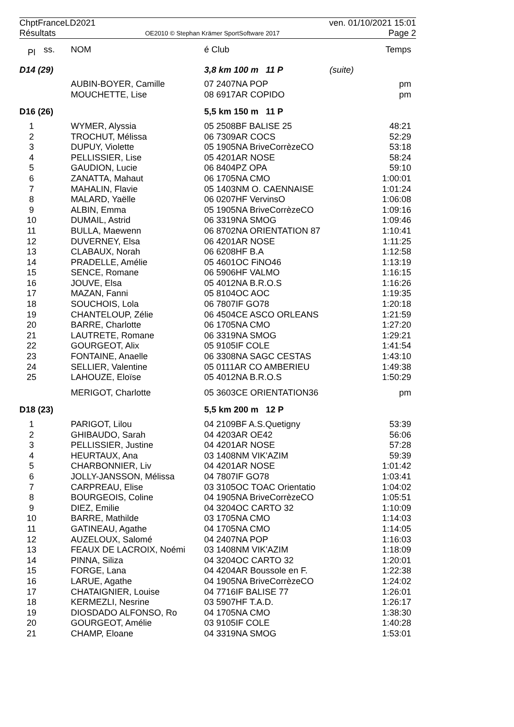ChptFranceLD2021
Résultats
OE2010 © Stephan Krämer SportSoftware 2017
ven. 01/10/2021 15:01
Page 2
| Pl | ss. | NOM | é Club | | Temps |
| --- | --- | --- | --- | --- | --- |
| D14 (29) | | | 3,8 km 100 m 11 P | (suite) | |
| | | AUBIN-BOYER, Camille | 07 2407NA POP | | pm |
| | | MOUCHETTE, Lise | 08 6917AR COPIDO | | pm |
| D16 (26) | | | 5,5 km 150 m 11 P | | |
| 1 | | WYMER, Alyssia | 05 2508BF BALISE 25 | | 48:21 |
| 2 | | TROCHUT, Mélissa | 06 7309AR COCS | | 52:29 |
| 3 | | DUPUY, Violette | 05 1905NA BriveCorrèzeCO | | 53:18 |
| 4 | | PELLISSIER, Lise | 05 4201AR NOSE | | 58:24 |
| 5 | | GAUDION, Lucie | 06 8404PZ OPA | | 59:10 |
| 6 | | ZANATTA, Mahaut | 06 1705NA CMO | | 1:00:01 |
| 7 | | MAHALIN, Flavie | 05 1403NM O. CAENNAISE | | 1:01:24 |
| 8 | | MALARD, Yaëlle | 06 0207HF VervinsO | | 1:06:08 |
| 9 | | ALBIN, Emma | 05 1905NA BriveCorrèzeCO | | 1:09:16 |
| 10 | | DUMAIL, Astrid | 06 3319NA SMOG | | 1:09:46 |
| 11 | | BULLA, Maewenn | 06 8702NA ORIENTATION 87 | | 1:10:41 |
| 12 | | DUVERNEY, Elsa | 06 4201AR NOSE | | 1:11:25 |
| 13 | | CLABAUX, Norah | 06 6208HF B.A | | 1:12:58 |
| 14 | | PRADELLE, Amélie | 05 4601OC FiNO46 | | 1:13:19 |
| 15 | | SENCE, Romane | 06 5906HF VALMO | | 1:16:15 |
| 16 | | JOUVE, Elsa | 05 4012NA B.R.O.S | | 1:16:26 |
| 17 | | MAZAN, Fanni | 05 8104OC AOC | | 1:19:35 |
| 18 | | SOUCHOIS, Lola | 06 7807IF GO78 | | 1:20:18 |
| 19 | | CHANTELOUP, Zélie | 06 4504CE ASCO ORLEANS | | 1:21:59 |
| 20 | | BARRE, Charlotte | 06 1705NA CMO | | 1:27:20 |
| 21 | | LAUTRETE, Romane | 06 3319NA SMOG | | 1:29:21 |
| 22 | | GOURGEOT, Alix | 05 9105IF COLE | | 1:41:54 |
| 23 | | FONTAINE, Anaelle | 06 3308NA SAGC CESTAS | | 1:43:10 |
| 24 | | SELLIER, Valentine | 05 0111AR CO AMBERIEU | | 1:49:38 |
| 25 | | LAHOUZE, Eloïse | 05 4012NA B.R.O.S | | 1:50:29 |
| | | MERIGOT, Charlotte | 05 3603CE ORIENTATION36 | | pm |
| D18 (23) | | | 5,5 km 200 m 12 P | | |
| 1 | | PARIGOT, Lilou | 04 2109BF A.S.Quetigny | | 53:39 |
| 2 | | GHIBAUDO, Sarah | 04 4203AR OE42 | | 56:06 |
| 3 | | PELLISSIER, Justine | 04 4201AR NOSE | | 57:28 |
| 4 | | HEURTAUX, Ana | 03 1408NM VIK'AZIM | | 59:39 |
| 5 | | CHARBONNIER, Liv | 04 4201AR NOSE | | 1:01:42 |
| 6 | | JOLLY-JANSSON, Mélissa | 04 7807IF GO78 | | 1:03:41 |
| 7 | | CARPREAU, Elise | 03 3105OC TOAC Orientatio | | 1:04:02 |
| 8 | | BOURGEOIS, Coline | 04 1905NA BriveCorrèzeCO | | 1:05:51 |
| 9 | | DIEZ, Emilie | 04 3204OC CARTO 32 | | 1:10:09 |
| 10 | | BARRE, Mathilde | 03 1705NA CMO | | 1:14:03 |
| 11 | | GATINEAU, Agathe | 04 1705NA CMO | | 1:14:05 |
| 12 | | AUZELOUX, Salomé | 04 2407NA POP | | 1:16:03 |
| 13 | | FEAUX DE LACROIX, Noémi | 03 1408NM VIK'AZIM | | 1:18:09 |
| 14 | | PINNA, Siliza | 04 3204OC CARTO 32 | | 1:20:01 |
| 15 | | FORGE, Lana | 04 4204AR Boussole en F. | | 1:22:38 |
| 16 | | LARUE, Agathe | 04 1905NA BriveCorrèzeCO | | 1:24:02 |
| 17 | | CHATAIGNIER, Louise | 04 7716IF BALISE 77 | | 1:26:01 |
| 18 | | KERMEZLI, Nesrine | 03 5907HF T.A.D. | | 1:26:17 |
| 19 | | DIOSDADO ALFONSO, Ro | 04 1705NA CMO | | 1:38:30 |
| 20 | | GOURGEOT, Amélie | 03 9105IF COLE | | 1:40:28 |
| 21 | | CHAMP, Eloane | 04 3319NA SMOG | | 1:53:01 |